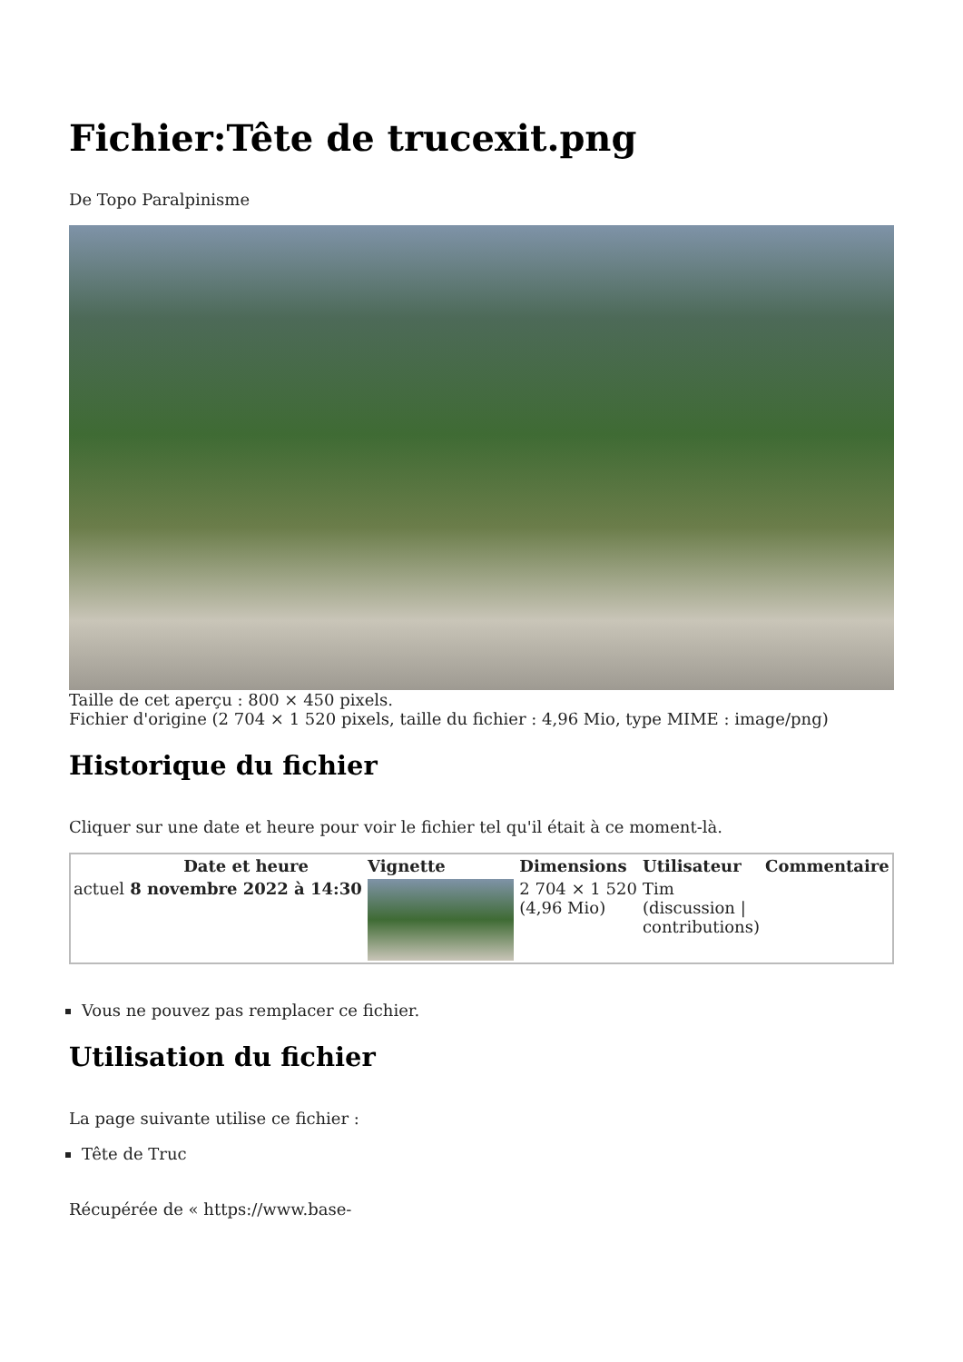Fichier:Tête de trucexit.png
De Topo Paralpinisme
Taille de cet aperçu : 800 × 450 pixels.
Fichier d'origine (2 704 × 1 520 pixels, taille du fichier : 4,96 Mio, type MIME : image/png)
Historique du fichier
Cliquer sur une date et heure pour voir le fichier tel qu'il était à ce moment-là.
| | Date et heure | Vignette | Dimensions | Utilisateur | Commentaire |
| --- | --- | --- | --- | --- | --- |
| actuel | 8 novembre 2022 à 14:30 | | 2 704 × 1 520 (4,96 Mio) | Tim (discussion / contributions) | |
Vous ne pouvez pas remplacer ce fichier.
Utilisation du fichier
La page suivante utilise ce fichier :
Tête de Truc
Récupérée de « https://www.base-